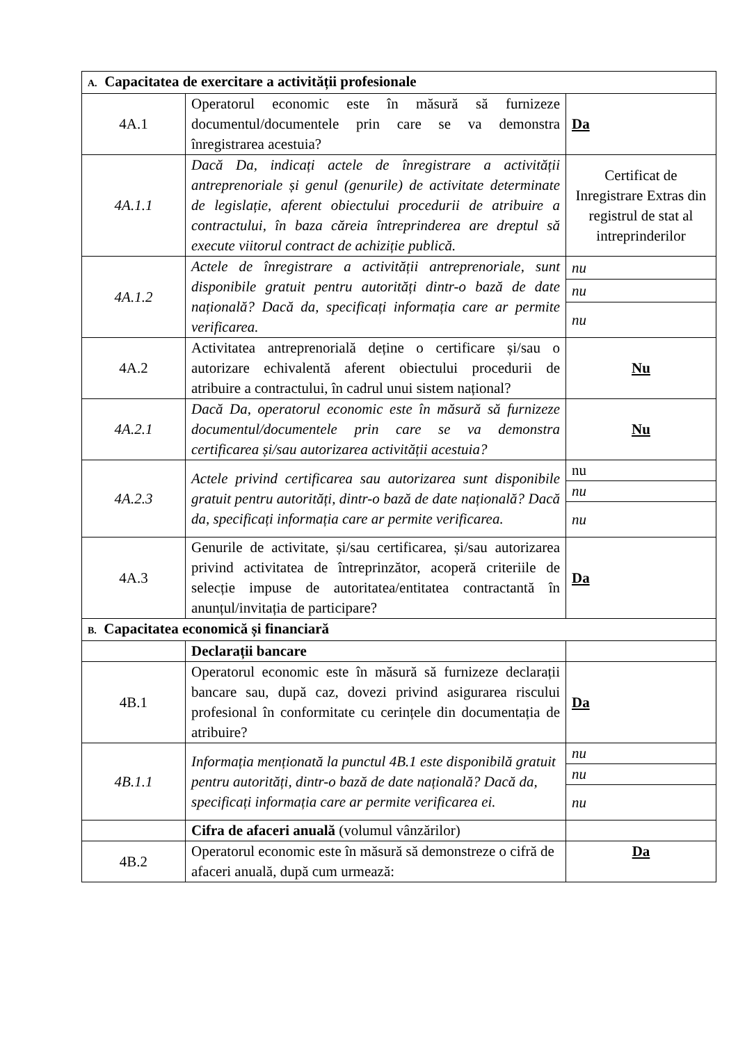| A. Capacitatea de exercitare a activității profesionale | | |
| 4A.1 | Operatorul economic este în măsură să furnizeze documentul/documentele prin care se va demonstra înregistrarea acestuia? | Da |
| 4A.1.1 | Dacă Da, indicați actele de înregistrare a activității antreprenoriale și genul (genurile) de activitate determinate de legislație, aferent obiectului procedurii de atribuire a contractului, în baza căreia întreprinderea are dreptul să execute viitorul contract de achiziție publică. | Certificat de Inregistrare Extras din registrul de stat al intreprinderilor |
| 4A.1.2 | Actele de înregistrare a activității antreprenoriale, sunt disponibile gratuit pentru autorități dintr-o bază de date națională? Dacă da, specificați informația care ar permite verificarea. | nu |
| | | nu |
| | | nu |
| 4A.2 | Activitatea antreprenorială deține o certificare și/sau o autorizare echivalentă aferent obiectului procedurii de atribuire a contractului, în cadrul unui sistem național? | Nu |
| 4A.2.1 | Dacă Da, operatorul economic este în măsură să furnizeze documentul/documentele prin care se va demonstra certificarea și/sau autorizarea activității acestuia? | Nu |
| 4A.2.3 | Actele privind certificarea sau autorizarea sunt disponibile gratuit pentru autorități, dintr-o bază de date națională? Dacă da, specificați informația care ar permite verificarea. | nu |
| | | nu |
| | | nu |
| 4A.3 | Genurile de activitate, și/sau certificarea, și/sau autorizarea privind activitatea de întreprinzător, acoperă criteriile de selecție impuse de autoritatea/entitatea contractantă în anunțul/invitația de participare? | Da |
| B. Capacitatea economică și financiară | | |
| | Declarații bancare | |
| 4B.1 | Operatorul economic este în măsură să furnizeze declarații bancare sau, după caz, dovezi privind asigurarea riscului profesional în conformitate cu cerințele din documentația de atribuire? | Da |
| 4B.1.1 | Informația menționată la punctul 4B.1 este disponibilă gratuit pentru autorități, dintr-o bază de date națională? Dacă da, specificați informația care ar permite verificarea ei. | nu |
| | | nu |
| | | nu |
| | Cifra de afaceri anuală (volumul vânzărilor) | |
| 4B.2 | Operatorul economic este în măsură să demonstreze o cifră de afaceri anuală, după cum urmează: | Da |